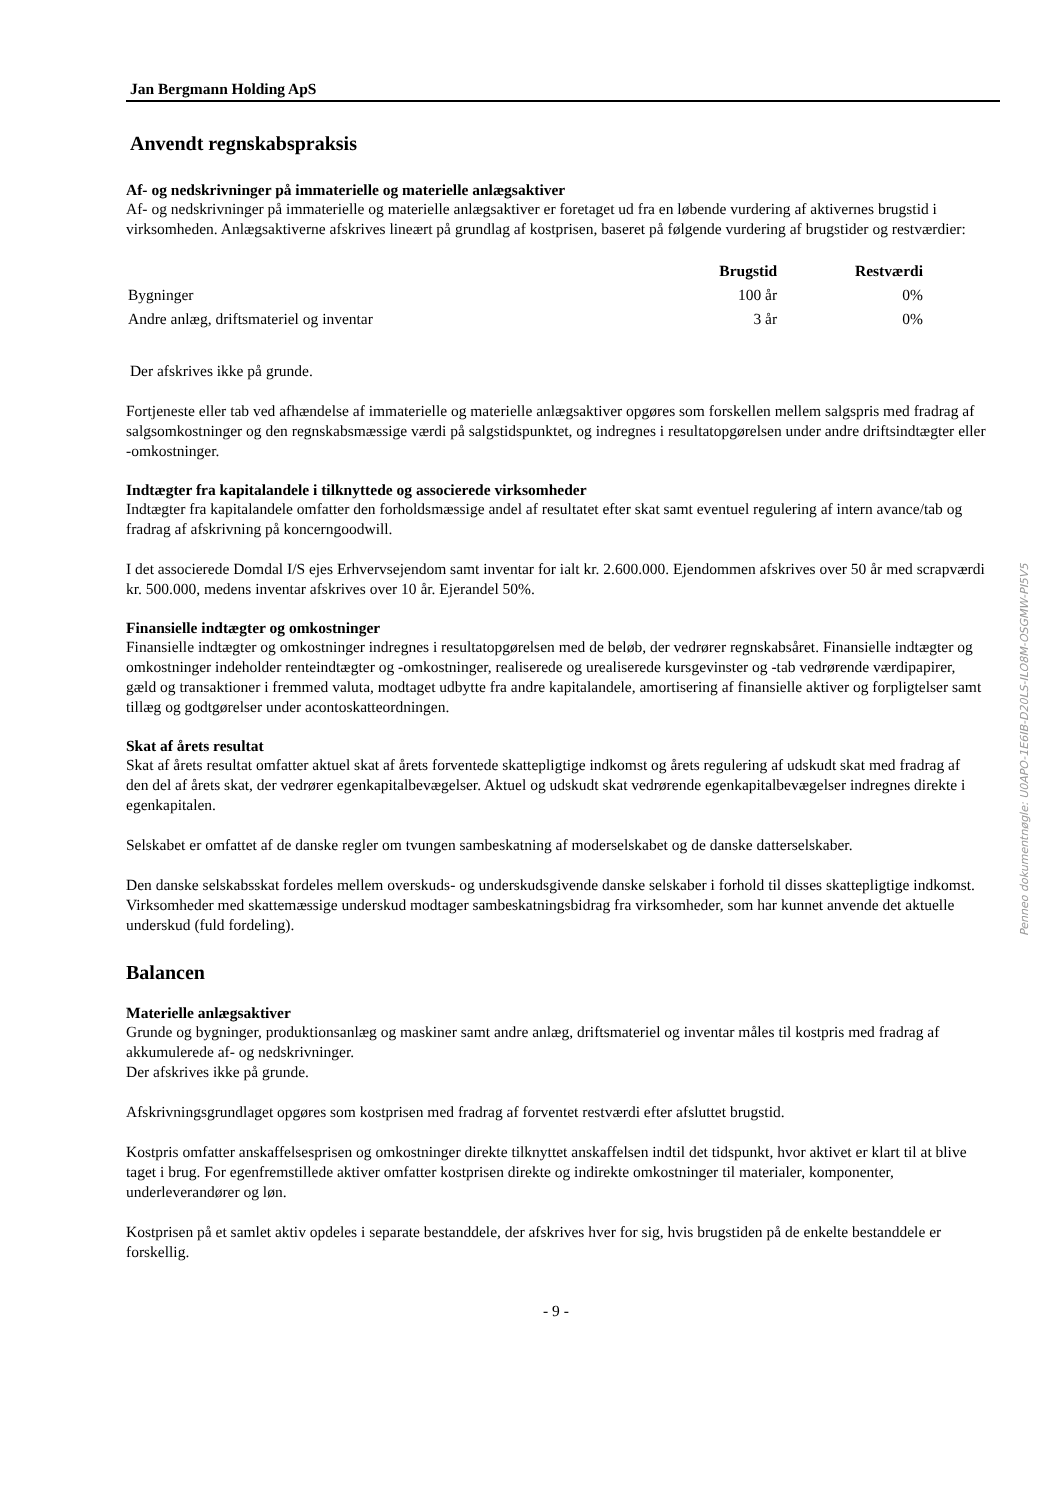Jan Bergmann Holding ApS
Anvendt regnskabspraksis
Af- og nedskrivninger på immaterielle og materielle anlægsaktiver
Af- og nedskrivninger på immaterielle og materielle anlægsaktiver er foretaget ud fra en løbende vurdering af aktivernes brugstid i virksomheden. Anlægsaktiverne afskrives lineært på grundlag af kostprisen, baseret på følgende vurdering af brugstider og restværdier:
| | Brugstid | Restværdi |
| --- | --- | --- |
| Bygninger | 100 år | 0% |
| Andre anlæg, driftsmateriel og inventar | 3 år | 0% |
Der afskrives ikke på grunde.
Fortjeneste eller tab ved afhændelse af immaterielle og materielle anlægsaktiver opgøres som forskellen mellem salgspris med fradrag af salgsomkostninger og den regnskabsmæssige værdi på salgstidspunktet, og indregnes i resultatopgørelsen under andre driftsindtægter eller -omkostninger.
Indtægter fra kapitalandele i tilknyttede og associerede virksomheder
Indtægter fra kapitalandele omfatter den forholdsmæssige andel af resultatet efter skat samt eventuel regulering af intern avance/tab og fradrag af afskrivning på koncerngoodwill.
I det associerede Domdal I/S ejes Erhvervsejendom samt inventar for ialt kr. 2.600.000. Ejendommen afskrives over 50 år med scrapværdi kr. 500.000, medens inventar afskrives over 10 år. Ejerandel 50%.
Finansielle indtægter og omkostninger
Finansielle indtægter og omkostninger indregnes i resultatopgørelsen med de beløb, der vedrører regnskabsåret. Finansielle indtægter og omkostninger indeholder renteindtægter og -omkostninger, realiserede og urealiserede kursgevinster og -tab vedrørende værdipapirer, gæld og transaktioner i fremmed valuta, modtaget udbytte fra andre kapitalandele, amortisering af finansielle aktiver og forpligtelser samt tillæg og godtgørelser under acontoskatteordningen.
Skat af årets resultat
Skat af årets resultat omfatter aktuel skat af årets forventede skattepligtige indkomst og årets regulering af udskudt skat med fradrag af den del af årets skat, der vedrører egenkapitalbevægelser. Aktuel og udskudt skat vedrørende egenkapitalbevægelser indregnes direkte i egenkapitalen.
Selskabet er omfattet af de danske regler om tvungen sambeskatning af moderselskabet og de danske datterselskaber.
Den danske selskabsskat fordeles mellem overskuds- og underskudsgivende danske selskaber i forhold til disses skattepligtige indkomst. Virksomheder med skattemæssige underskud modtager sambeskatningsbidrag fra virksomheder, som har kunnet anvende det aktuelle underskud (fuld fordeling).
Balancen
Materielle anlægsaktiver
Grunde og bygninger, produktionsanlæg og maskiner samt andre anlæg, driftsmateriel og inventar måles til kostpris med fradrag af akkumulerede af- og nedskrivninger.
Der afskrives ikke på grunde.
Afskrivningsgrundlaget opgøres som kostprisen med fradrag af forventet restværdi efter afsluttet brugstid.
Kostpris omfatter anskaffelsesprisen og omkostninger direkte tilknyttet anskaffelsen indtil det tidspunkt, hvor aktivet er klart til at blive taget i brug. For egenfremstillede aktiver omfatter kostprisen direkte og indirekte omkostninger til materialer, komponenter, underleverandører og løn.
Kostprisen på et samlet aktiv opdeles i separate bestanddele, der afskrives hver for sig, hvis brugstiden på de enkelte bestanddele er forskellig.
- 9 -
Penneo dokumentnøgle: U0APO-1E6IB-D20LS-ILO8M-OSGMW-PI5V5